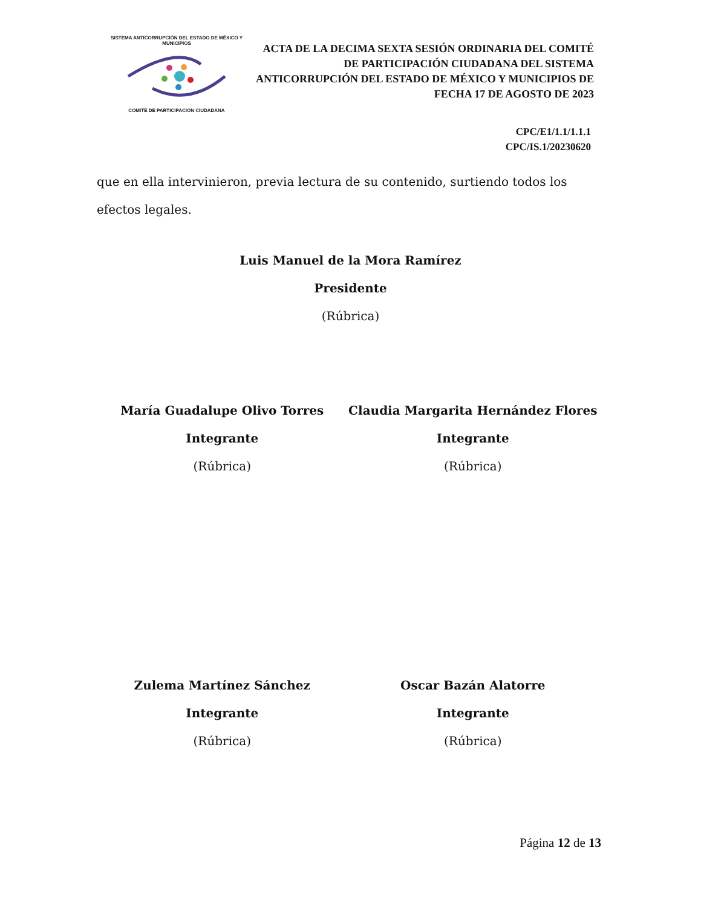SISTEMA ANTICORRUPCIÓN DEL ESTADO DE MÉXICO Y MUNICIPIOS
COMITÉ DE PARTICIPACIÓN CIUDADANA
ACTA DE LA DECIMA SEXTA SESIÓN ORDINARIA DEL COMITÉ DE PARTICIPACIÓN CIUDADANA DEL SISTEMA ANTICORRUPCIÓN DEL ESTADO DE MÉXICO Y MUNICIPIOS DE FECHA 17 DE AGOSTO DE 2023
CPC/E1/1.1/1.1.1
CPC/IS.1/20230620
que en ella intervinieron, previa lectura de su contenido, surtiendo todos los efectos legales.
Luis Manuel de la Mora Ramírez
Presidente
(Rúbrica)
María Guadalupe Olivo Torres
Integrante
(Rúbrica)
Claudia Margarita Hernández Flores
Integrante
(Rúbrica)
Zulema Martínez Sánchez
Integrante
(Rúbrica)
Oscar Bazán Alatorre
Integrante
(Rúbrica)
Página 12 de 13